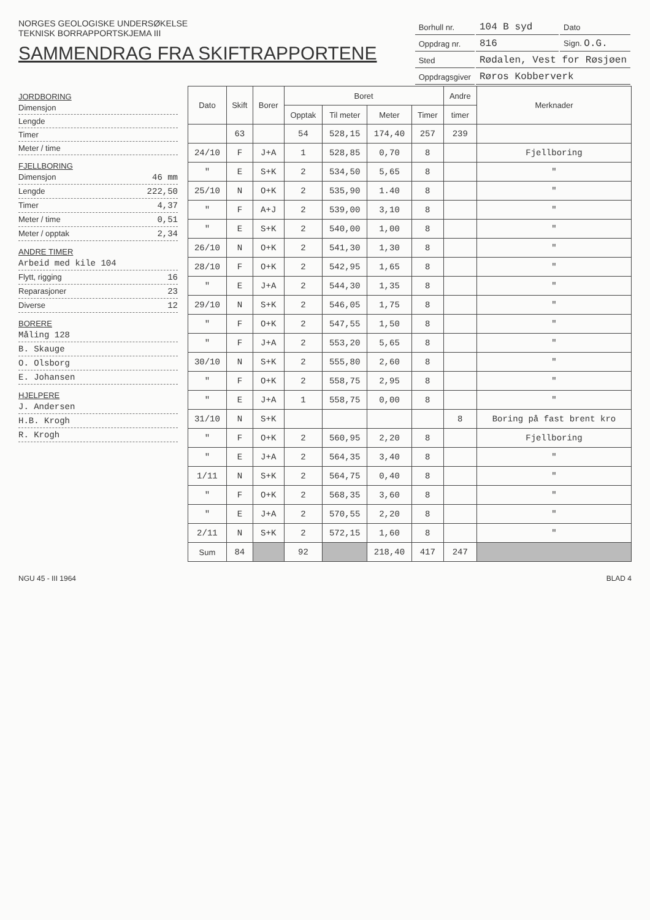NORGES GEOLOGISKE UNDERSØKELSE
TEKNISK BORRAPPORTSKJEMA III
SAMMENDRAG FRA SKIFTRAPPORTENE
| Borhull nr. | 104 B syd | Dato |
| Oppdrag nr. | 816 | Sign. O.G. |
| Sted | Rødalen, Vest for Røsjøen | |
| Oppdragsgiver | Røros Kobberverk | |
JORDBORING
Dimensjon
Lengde
Timer
Meter / time
FJELLBORING
Dimensjon 46 mm
Lengde 222,50
Timer 4,37
Meter / time 0,51
Meter / opptak 2,34
ANDRE TIMER
Arbeid med kile 104
Flytt, rigging 16
Reparasjoner 23
Diverse 12
BORERE
Måling 128
B. Skauge
O. Olsborg
E. Johansen
HJELPERE
J. Andersen
H.B. Krogh
R. Krogh
| Dato | Skift | Borer | Boret | | | | Andre | Merknader |
| --- | --- | --- | --- | --- | --- | --- | --- | --- |
| | | | Opptak | Til meter | Meter | Timer | timer | |
| | 63 | | 54 | 528,15 | 174,40 | 257 | 239 | |
| 24/10 | F | J+A | 1 | 528,85 | 0,70 | 8 | | Fjellboring |
| " | E | S+K | 2 | 534,50 | 5,65 | 8 | | " |
| 25/10 | N | O+K | 2 | 535,90 | 1.40 | 8 | | " |
| " | F | A+J | 2 | 539,00 | 3,10 | 8 | | " |
| " | E | S+K | 2 | 540,00 | 1,00 | 8 | | " |
| 26/10 | N | O+K | 2 | 541,30 | 1,30 | 8 | | " |
| 28/10 | F | O+K | 2 | 542,95 | 1,65 | 8 | | " |
| " | E | J+A | 2 | 544,30 | 1,35 | 8 | | " |
| 29/10 | N | S+K | 2 | 546,05 | 1,75 | 8 | | " |
| " | F | O+K | 2 | 547,55 | 1,50 | 8 | | " |
| " | F | J+A | 2 | 553,20 | 5,65 | 8 | | " |
| 30/10 | N | S+K | 2 | 555,80 | 2,60 | 8 | | " |
| " | F | O+K | 2 | 558,75 | 2,95 | 8 | | " |
| " | E | J+A | 1 | 558,75 | 0,00 | 8 | | " |
| 31/10 | N | S+K | | | | | 8 | Boring på fast brent kro |
| " | F | O+K | 2 | 560,95 | 2,20 | 8 | | Fjellboring |
| " | E | J+A | 2 | 564,35 | 3,40 | 8 | | " |
| 1/11 | N | S+K | 2 | 564,75 | 0,40 | 8 | | " |
| " | F | O+K | 2 | 568,35 | 3,60 | 8 | | " |
| " | E | J+A | 2 | 570,55 | 2,20 | 8 | | " |
| 2/11 | N | S+K | 2 | 572,15 | 1,60 | 8 | | " |
| Sum | 84 | | 92 | | 218,40 | 417 | 247 | |
NGU 45 - III 1964 BLAD 4